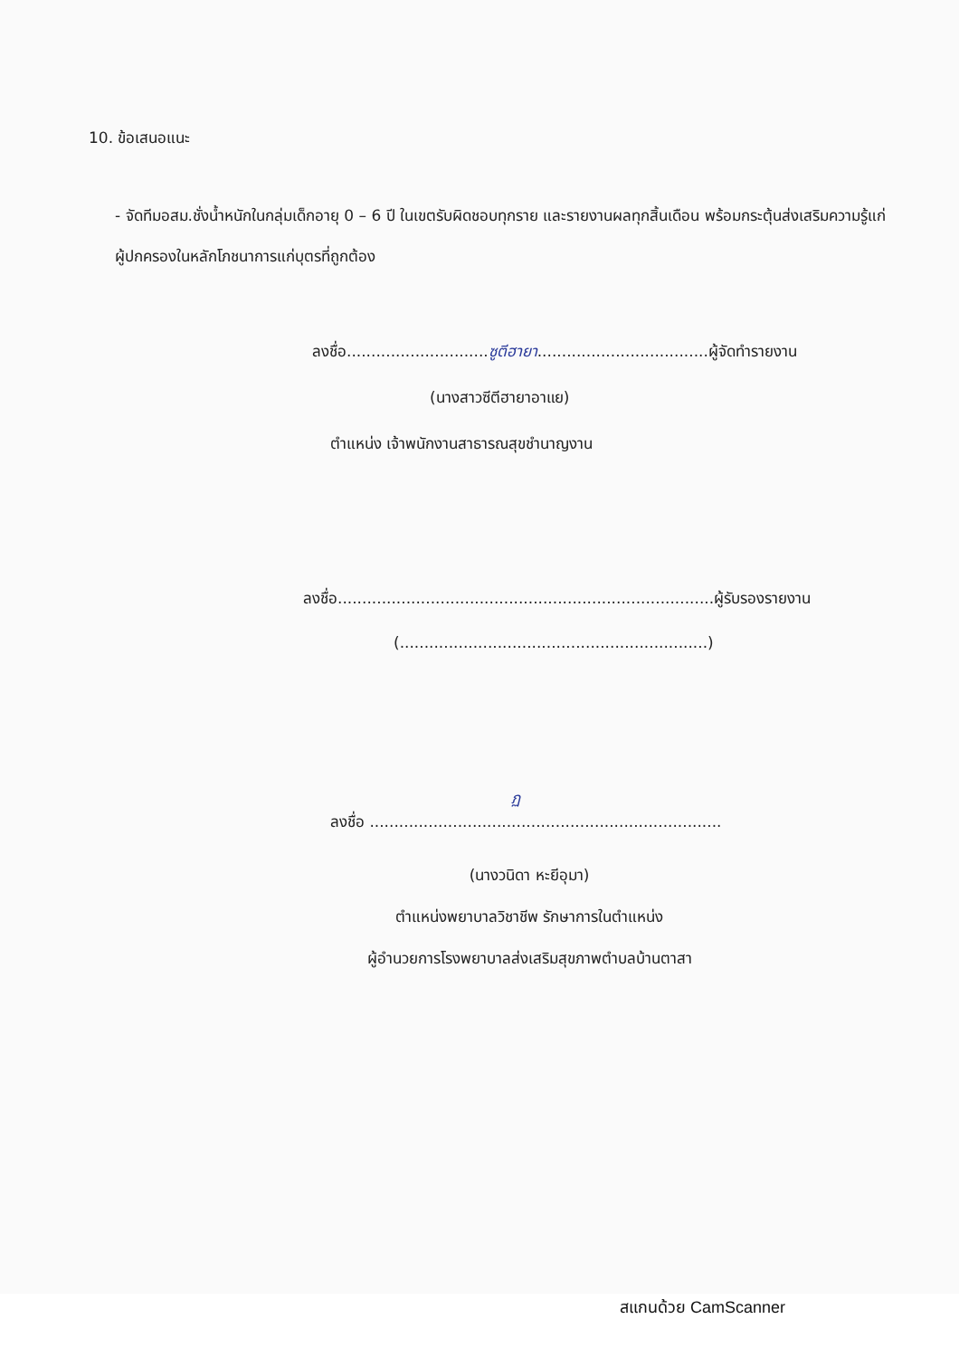10. ข้อเสนอแนะ
- จัดทีมอสม.ชั่งน้ำหนักในกลุ่มเด็กอายุ 0 – 6 ปี ในเขตรับผิดชอบทุกราย และรายงานผลทุกสิ้นเดือน พร้อมกระตุ้นส่งเสริมความรู้แก่ผู้ปกครองในหลักโภชนาการแก่บุตรที่ถูกต้อง
ลงชื่อ.............................ซูตีฮายา...................................ผู้จัดทำรายงาน
(นางสาวซีตีฮายาอาแย)
ตำแหน่ง เจ้าพนักงานสาธารณสุขชำนาญงาน
ลงชื่อ.............................................................................ผู้รับรองรายงาน
(...............................................................)
ฏ
ลงชื่อ ........................................................................
(นางวนิดา หะยีอุมา)
ตำแหน่งพยาบาลวิชาชีพ รักษาการในตำแหน่ง
ผู้อำนวยการโรงพยาบาลส่งเสริมสุขภาพตำบลบ้านตาสา
สแกนด้วย CamScanner